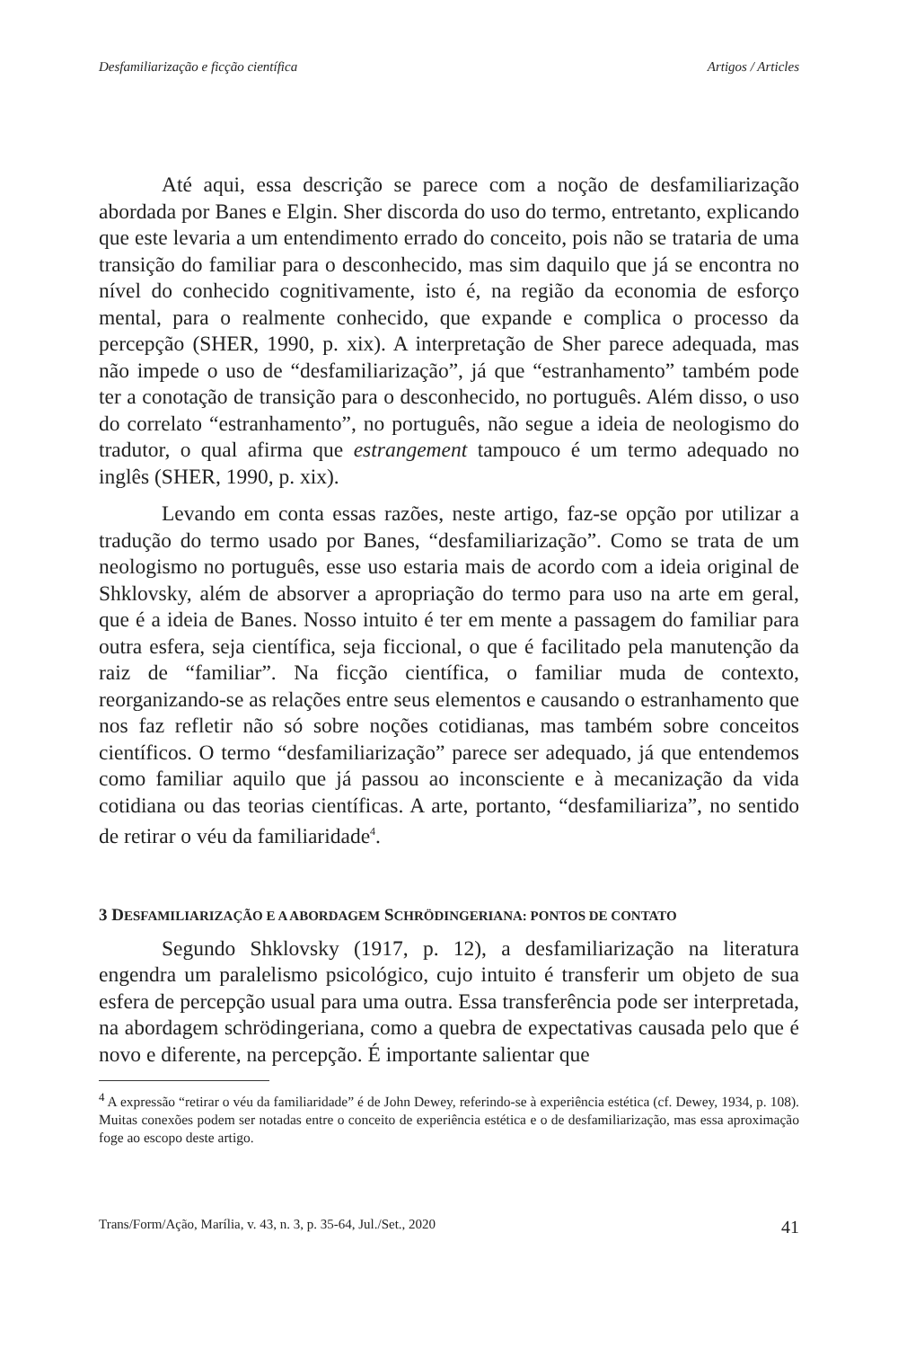Desfamiliarização e ficção científica Artigos / Articles
Até aqui, essa descrição se parece com a noção de desfamiliarização abordada por Banes e Elgin. Sher discorda do uso do termo, entretanto, explicando que este levaria a um entendimento errado do conceito, pois não se trataria de uma transição do familiar para o desconhecido, mas sim daquilo que já se encontra no nível do conhecido cognitivamente, isto é, na região da economia de esforço mental, para o realmente conhecido, que expande e complica o processo da percepção (SHER, 1990, p. xix). A interpretação de Sher parece adequada, mas não impede o uso de “desfamiliarização”, já que “estranhamento” também pode ter a conotação de transição para o desconhecido, no português. Além disso, o uso do correlato “estranhamento”, no português, não segue a ideia de neologismo do tradutor, o qual afirma que estrangement tampouco é um termo adequado no inglês (SHER, 1990, p. xix).
Levando em conta essas razões, neste artigo, faz-se opção por utilizar a tradução do termo usado por Banes, “desfamiliarização”. Como se trata de um neologismo no português, esse uso estaria mais de acordo com a ideia original de Shklovsky, além de absorver a apropriação do termo para uso na arte em geral, que é a ideia de Banes. Nosso intuito é ter em mente a passagem do familiar para outra esfera, seja científica, seja ficcional, o que é facilitado pela manutenção da raiz de “familiar”. Na ficção científica, o familiar muda de contexto, reorganizando-se as relações entre seus elementos e causando o estranhamento que nos faz refletir não só sobre noções cotidianas, mas também sobre conceitos científicos. O termo “desfamiliarização” parece ser adequado, já que entendemos como familiar aquilo que já passou ao inconsciente e à mecanização da vida cotidiana ou das teorias científicas. A arte, portanto, “desfamiliariza”, no sentido de retirar o véu da familiaridade<sup>4</sup>.
3 DESFAMILIARIZAÇÃO E A ABORDAGEM SCHRÖDINGERIANA: PONTOS DE CONTATO
Segundo Shklovsky (1917, p. 12), a desfamiliarização na literatura engendra um paralelismo psicológico, cujo intuito é transferir um objeto de sua esfera de percepção usual para uma outra. Essa transferência pode ser interpretada, na abordagem schrödingeriana, como a quebra de expectativas causada pelo que é novo e diferente, na percepção. É importante salientar que
<sup>4</sup> A expressão “retirar o véu da familiaridade” é de John Dewey, referindo-se à experiência estética (cf. Dewey, 1934, p. 108). Muitas conexões podem ser notadas entre o conceito de experiência estética e o de desfamiliarização, mas essa aproximação foge ao escopo deste artigo.
Trans/Form/Ação, Marília, v. 43, n. 3, p. 35-64, Jul./Set., 2020 41